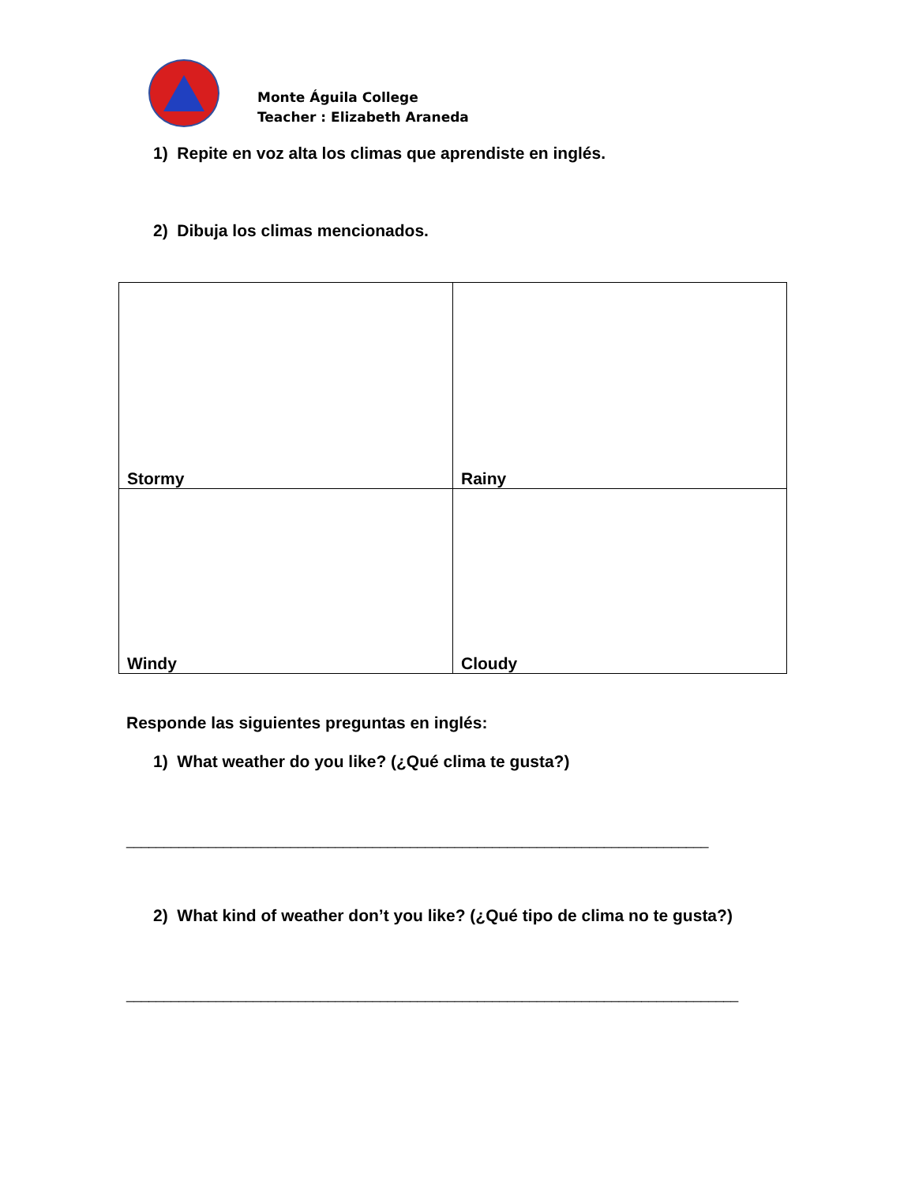Monte Águila College
Teacher : Elizabeth Araneda
1) Repite en voz alta los climas que aprendiste en inglés.
2) Dibuja los climas mencionados.
| Stormy | Rainy |
| Windy | Cloudy |
Responde las siguientes preguntas en inglés:
1) What weather do you like? (¿Qué clima te gusta?)
______________________________________________________________________________
2) What kind of weather don’t you like? (¿Qué tipo de clima no te gusta?)
__________________________________________________________________________________